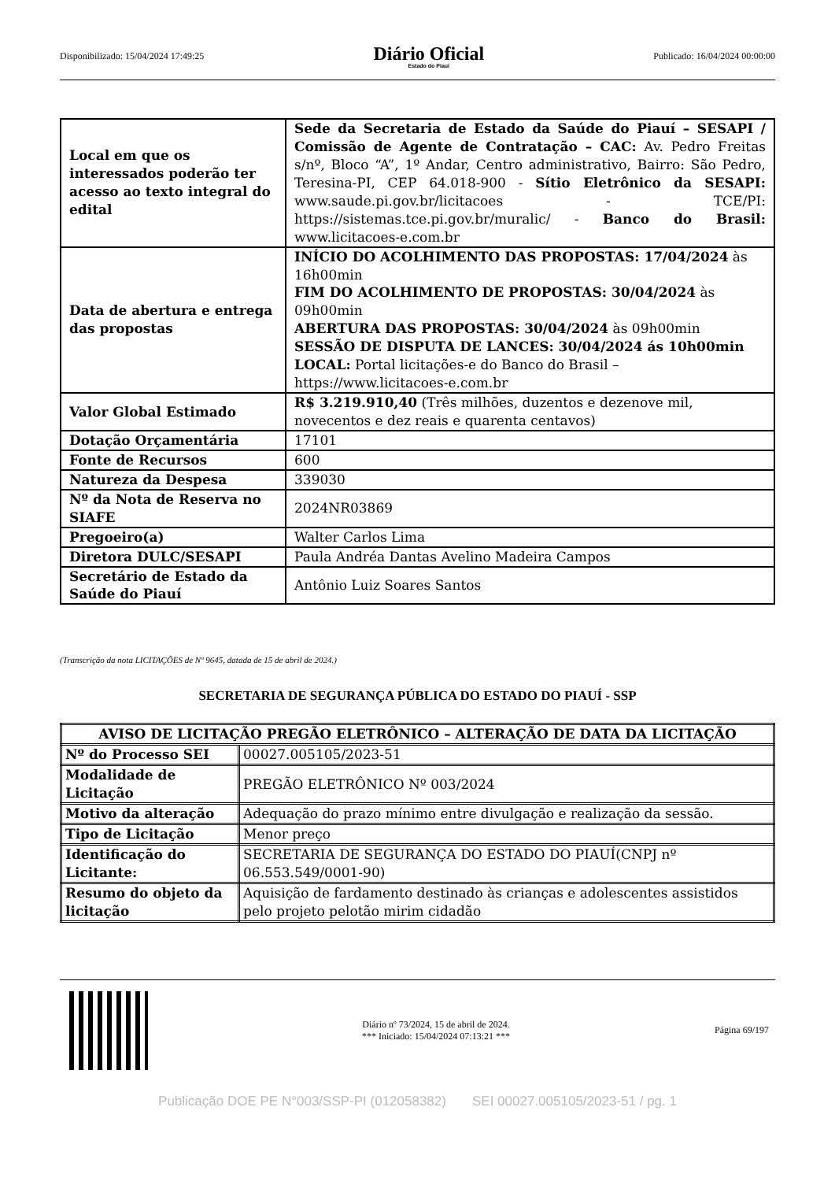Disponibilizado: 15/04/2024 17:49:25
Diário Oficial
Estado do Piauí
Publicado: 16/04/2024 00:00:00
| Local em que os interessados poderão ter acesso ao texto integral do edital | Sede da Secretaria de Estado da Saúde do Piauí – SESAPI / Comissão de Agente de Contratação – CAC: Av. Pedro Freitas s/nº, Bloco “A”, 1º Andar, Centro administrativo, Bairro: São Pedro, Teresina-PI, CEP 64.018-900 - Sítio Eletrônico da SESAPI: www.saude.pi.gov.br/licitacoes - TCE/PI: https://sistemas.tce.pi.gov.br/muralic/ - Banco do Brasil: www.licitacoes-e.com.br |
| Data de abertura e entrega das propostas | INÍCIO DO ACOLHIMENTO DAS PROPOSTAS: 17/04/2024 às 16h00min FIM DO ACOLHIMENTO DE PROPOSTAS: 30/04/2024 às 09h00min ABERTURA DAS PROPOSTAS: 30/04/2024 às 09h00min SESSÃO DE DISPUTA DE LANCES: 30/04/2024 ás 10h00min LOCAL: Portal licitações-e do Banco do Brasil – https://www.licitacoes-e.com.br |
| Valor Global Estimado | R$ 3.219.910,40 (Três milhões, duzentos e dezenove mil, novecentos e dez reais e quarenta centavos) |
| Dotação Orçamentária | 17101 |
| Fonte de Recursos | 600 |
| Natureza da Despesa | 339030 |
| Nº da Nota de Reserva no SIAFE | 2024NR03869 |
| Pregoeiro(a) | Walter Carlos Lima |
| Diretora DULC/SESAPI | Paula Andréa Dantas Avelino Madeira Campos |
| Secretário de Estado da Saúde do Piauí | Antônio Luiz Soares Santos |
(Transcrição da nota LICITAÇÕES de Nº 9645, datada de 15 de abril de 2024.)
SECRETARIA DE SEGURANÇA PÚBLICA DO ESTADO DO PIAUÍ - SSP
| AVISO DE LICITAÇÃO PREGÃO ELETRÔNICO – ALTERAÇÃO DE DATA DA LICITAÇÃO | |
| Nº do Processo SEI | 00027.005105/2023-51 |
| Modalidade de Licitação | PREGÃO ELETRÔNICO Nº 003/2024 |
| Motivo da alteração | Adequação do prazo mínimo entre divulgação e realização da sessão. |
| Tipo de Licitação | Menor preço |
| Identificação do Licitante: | SECRETARIA DE SEGURANÇA DO ESTADO DO PIAUÍ(CNPJ nº 06.553.549/0001-90) |
| Resumo do objeto da licitação | Aquisição de fardamento destinado às crianças e adolescentes assistidos pelo projeto pelotão mirim cidadão |
Diário nº 73/2024, 15 de abril de 2024.
*** Iniciado: 15/04/2024 07:13:21 ***
Página 69/197
Publicação DOE PE N°003/SSP-PI (012058382) SEI 00027.005105/2023-51 / pg. 1